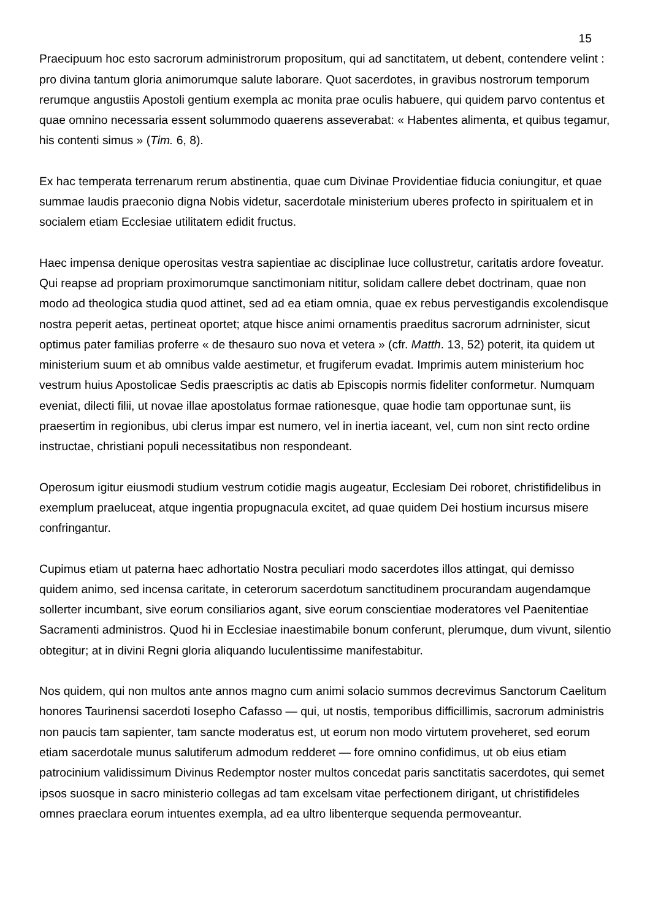15
Praecipuum hoc esto sacrorum administrorum propositum, qui ad sanctitatem, ut debent, contendere velint : pro divina tantum gloria animorumque salute laborare. Quot sacerdotes, in gravibus nostrorum temporum rerumque angustiis Apostoli gentium exempla ac monita prae oculis habuere, qui quidem parvo contentus et quae omnino necessaria essent solummodo quaerens asseverabat: « Habentes alimenta, et quibus tegamur, his contenti simus » (Tim. 6, 8).
Ex hac temperata terrenarum rerum abstinentia, quae cum Divinae Providentiae fiducia coniungitur, et quae summae laudis praeconio digna Nobis videtur, sacerdotale ministerium uberes profecto in spiritualem et in socialem etiam Ecclesiae utilitatem edidit fructus.
Haec impensa denique operositas vestra sapientiae ac disciplinae luce collustretur, caritatis ardore foveatur. Qui reapse ad propriam proximorumque sanctimoniam nititur, solidam callere debet doctrinam, quae non modo ad theologica studia quod attinet, sed ad ea etiam omnia, quae ex rebus pervestigandis excolendisque nostra peperit aetas, pertineat oportet; atque hisce animi ornamentis praeditus sacrorum adrninister, sicut optimus pater familias proferre « de thesauro suo nova et vetera » (cfr. Matth. 13, 52) poterit, ita quidem ut ministerium suum et ab omnibus valde aestimetur, et frugiferum evadat. Imprimis autem ministerium hoc vestrum huius Apostolicae Sedis praescriptis ac datis ab Episcopis normis fideliter conformetur. Numquam eveniat, dilecti filii, ut novae illae apostolatus formae rationesque, quae hodie tam opportunae sunt, iis praesertim in regionibus, ubi clerus impar est numero, vel in inertia iaceant, vel, cum non sint recto ordine instructae, christiani populi necessitatibus non respondeant.
Operosum igitur eiusmodi studium vestrum cotidie magis augeatur, Ecclesiam Dei roboret, christifidelibus in exemplum praeluceat, atque ingentia propugnacula excitet, ad quae quidem Dei hostium incursus misere confringantur.
Cupimus etiam ut paterna haec adhortatio Nostra peculiari modo sacerdotes illos attingat, qui demisso quidem animo, sed incensa caritate, in ceterorum sacerdotum sanctitudinem procurandam augendamque sollerter incumbant, sive eorum consiliarios agant, sive eorum conscientiae moderatores vel Paenitentiae Sacramenti administros. Quod hi in Ecclesiae inaestimabile bonum conferunt, plerumque, dum vivunt, silentio obtegitur; at in divini Regni gloria aliquando luculentissime manifestabitur.
Nos quidem, qui non multos ante annos magno cum animi solacio summos decrevimus Sanctorum Caelitum honores Taurinensi sacerdoti Iosepho Cafasso — qui, ut nostis, temporibus difficillimis, sacrorum administris non paucis tam sapienter, tam sancte moderatus est, ut eorum non modo virtutem proveheret, sed eorum etiam sacerdotale munus salutiferum admodum redderet — fore omnino confidimus, ut ob eius etiam patrocinium validissimum Divinus Redemptor noster multos concedat paris sanctitatis sacerdotes, qui semet ipsos suosque in sacro ministerio collegas ad tam excelsam vitae perfectionem dirigant, ut christifideles omnes praeclara eorum intuentes exempla, ad ea ultro libenterque sequenda permoveantur.